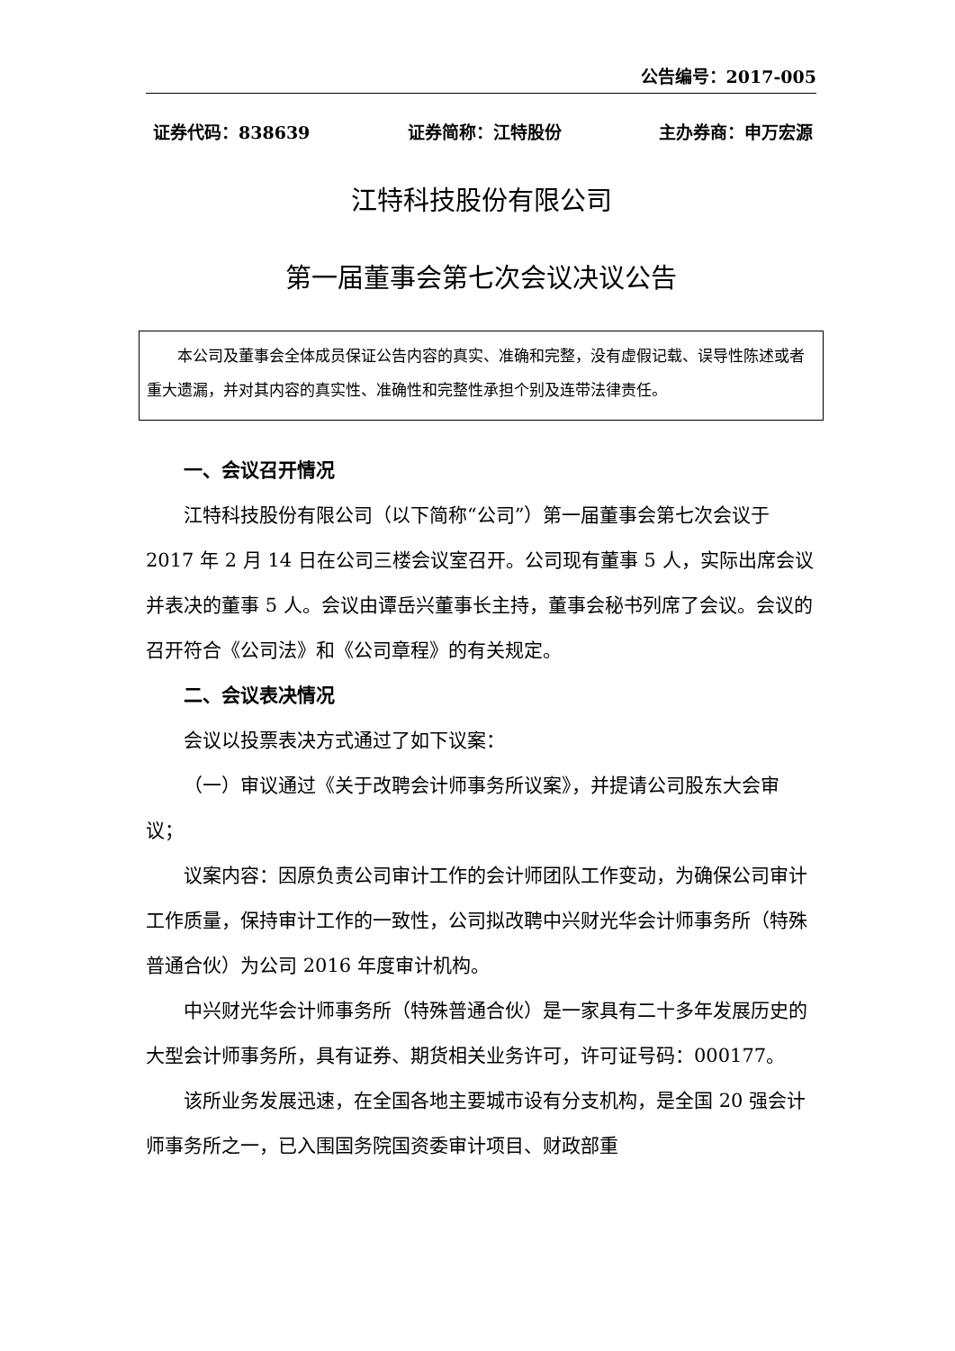公告编号：2017-005
证券代码：838639 证券简称：江特股份 主办券商：申万宏源
江特科技股份有限公司
第一届董事会第七次会议决议公告
本公司及董事会全体成员保证公告内容的真实、准确和完整，没有虚假记载、误导性陈述或者重大遗漏，并对其内容的真实性、准确性和完整性承担个别及连带法律责任。
一、会议召开情况
江特科技股份有限公司（以下简称“公司”）第一届董事会第七次会议于 2017 年 2 月 14 日在公司三楼会议室召开。公司现有董事 5 人，实际出席会议并表决的董事 5 人。会议由谭岳兴董事长主持，董事会秘书列席了会议。会议的召开符合《公司法》和《公司章程》的有关规定。
二、会议表决情况
会议以投票表决方式通过了如下议案：
（一）审议通过《关于改聘会计师事务所议案》，并提请公司股东大会审议；
议案内容：因原负责公司审计工作的会计师团队工作变动，为确保公司审计工作质量，保持审计工作的一致性，公司拟改聘中兴财光华会计师事务所（特殊普通合伙）为公司 2016 年度审计机构。
中兴财光华会计师事务所（特殊普通合伙）是一家具有二十多年发展历史的大型会计师事务所，具有证券、期货相关业务许可，许可证号码：000177。
该所业务发展迅速，在全国各地主要城市设有分支机构，是全国 20 强会计师事务所之一，已入围国务院国资委审计项目、财政部重